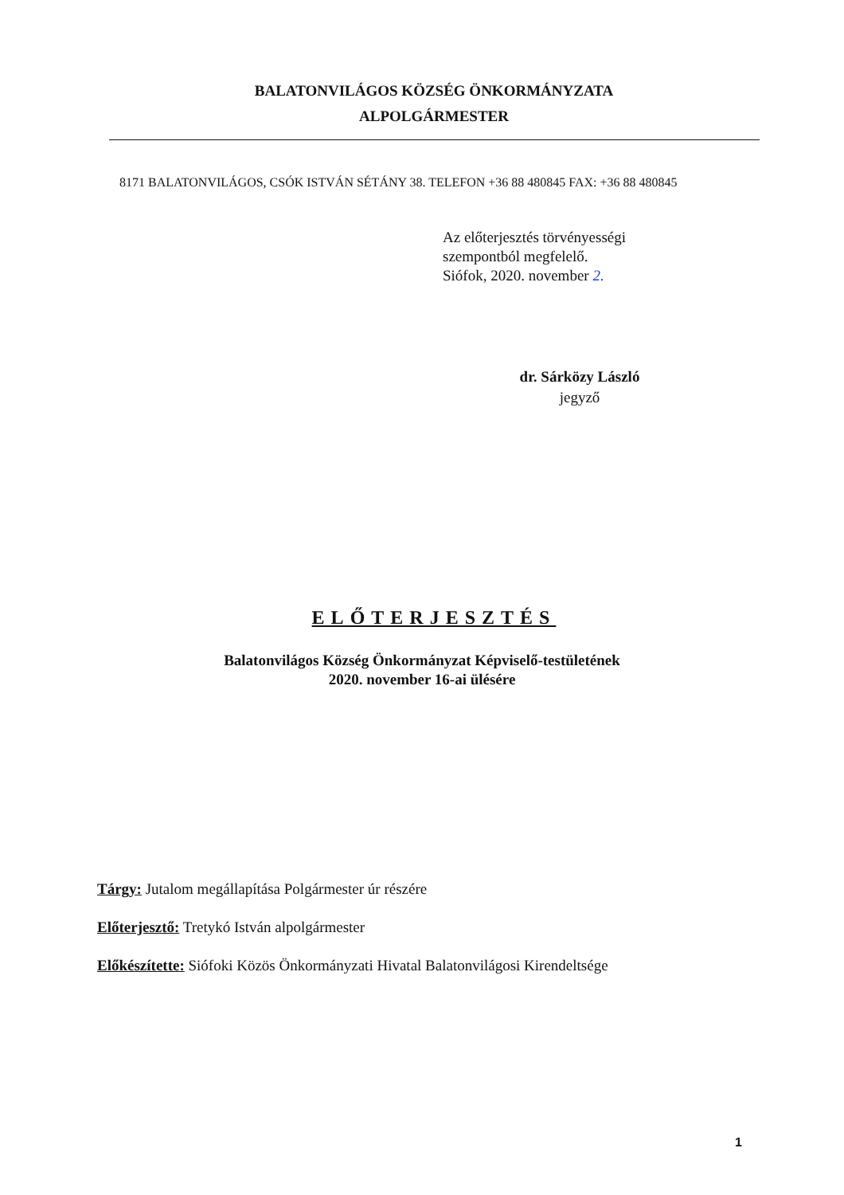BALATONVILÁGOS KÖZSÉG ÖNKORMÁNYZATA
ALPOLGÁRMESTER
8171 BALATONVILÁGOS, CSÓK ISTVÁN SÉTÁNY 38. TELEFON +36 88 480845 FAX: +36 88 480845
Az előterjesztés törvényességi
szempontból megfelelő.
Siófok, 2020. november 2.
dr. Sárközy László
jegyző
ELŐTERJESZTÉS
Balatonvilágos Község Önkormányzat Képviselő-testületének
2020. november 16-ai ülésére
Tárgy: Jutalom megállapítása Polgármester úr részére
Előterjesztő: Tretykó István alpolgármester
Előkészítette: Siófoki Közös Önkormányzati Hivatal Balatonvilágosi Kirendeltsége
1